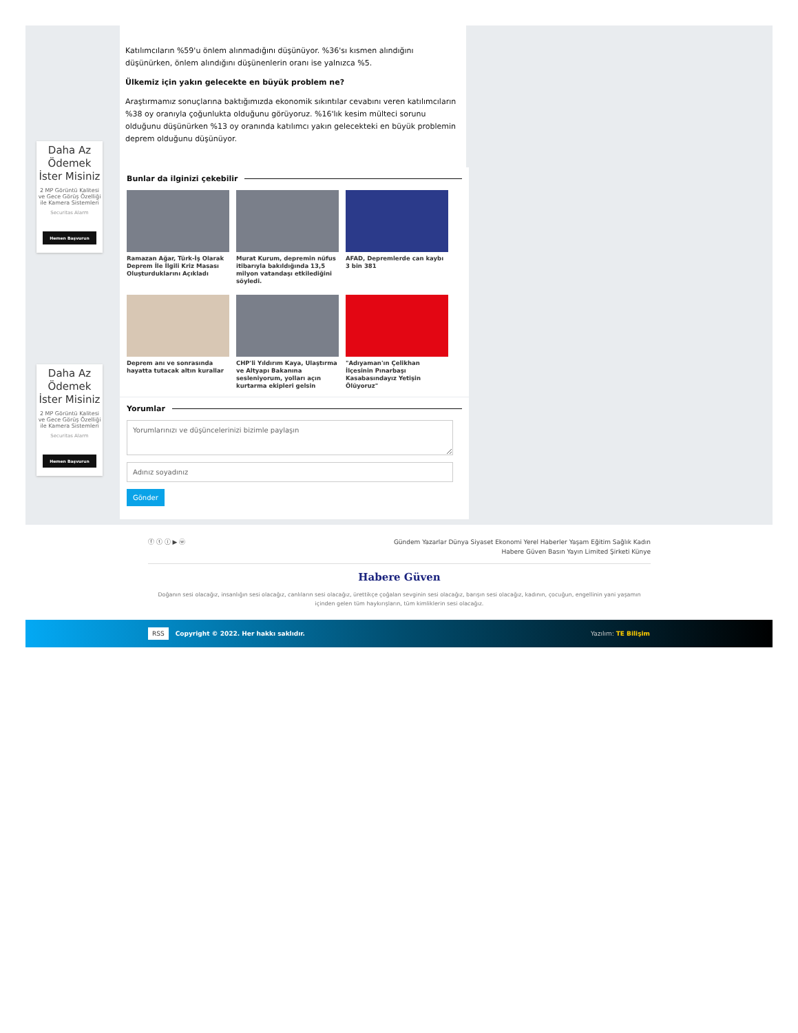Daha Az Ödemek İster Misiniz
2 MP Görüntü Kalitesi ve Gece Görüş Özelliği ile Kamera Sistemleri
Securitas Alarm
Hemen Başvurun
Daha Az Ödemek İster Misiniz
2 MP Görüntü Kalitesi ve Gece Görüş Özelliği ile Kamera Sistemleri
Securitas Alarm
Hemen Başvurun
Katılımcıların %59'u önlem alınmadığını düşünüyor. %36'sı kısmen alındığını düşünürken, önlem alındığını düşünenlerin oranı ise yalnızca %5.
Ülkemiz için yakın gelecekte en büyük problem ne?
Araştırmamız sonuçlarına baktığımızda ekonomik sıkıntılar cevabını veren katılımcıların %38 oy oranıyla çoğunlukta olduğunu görüyoruz. %16'lık kesim mülteci sorunu olduğunu düşünürken %13 oy oranında katılımcı yakın gelecekteki en büyük problemin deprem olduğunu düşünüyor.
Bunlar da ilginizi çekebilir
Ramazan Ağar, Türk-İş Olarak Deprem İle İlgili Kriz Masası Oluşturduklarını Açıkladı
Murat Kurum, depremin nüfus itibarıyla bakıldığında 13,5 milyon vatandaşı etkilediğini söyledi.
AFAD, Depremlerde can kaybı 3 bin 381
Deprem anı ve sonrasında hayatta tutacak altın kurallar
CHP'li Yıldırım Kaya, Ulaştırma ve Altyapı Bakanına sesleniyorum, yolları açın kurtarma ekipleri gelsin
"Adıyaman'ın Çelikhan İlçesinin Pınarbaşı Kasabasındayız Yetişin Ölüyoruz"
Yorumlar
Yorumlarınızı ve düşüncelerinizi bizimle paylaşın
Gönder
ⓕ ⓣ ⓘ ▶ ⓦ
Gündem Yazarlar Dünya Siyaset Ekonomi Yerel Haberler Yaşam Eğitim Sağlık Kadın
Habere Güven Basın Yayın Limited Şirketi Künye
Habere Güven
Doğanın sesi olacağız, insanlığın sesi olacağız, canlıların sesi olacağız, ürettikçe çoğalan sevginin sesi olacağız, barışın sesi olacağız, kadının, çocuğun, engellinin yani yaşamın içinden gelen tüm haykırışların, tüm kimliklerin sesi olacağız.
RSS Copyright © 2022. Her hakkı saklıdır. Yazılım: TE Bilişim